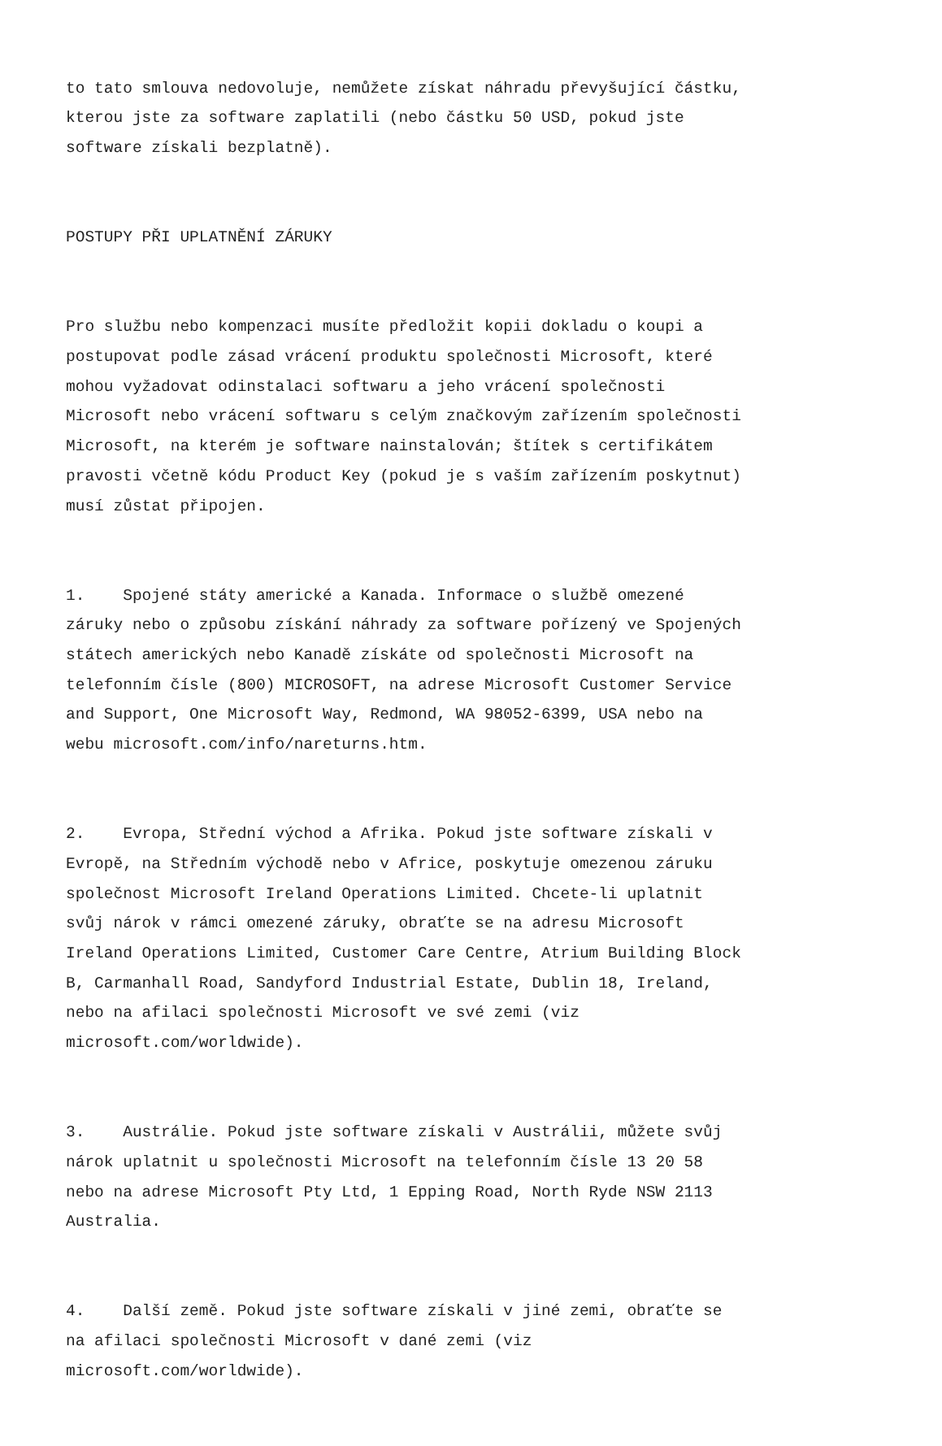to tato smlouva nedovoluje, nemůžete získat náhradu převyšující částku, kterou jste za software zaplatili (nebo částku 50 USD, pokud jste software získali bezplatně).
POSTUPY PŘI UPLATNĚNÍ ZÁRUKY
Pro službu nebo kompenzaci musíte předložit kopii dokladu o koupi a postupovat podle zásad vrácení produktu společnosti Microsoft, které mohou vyžadovat odinstalaci softwaru a jeho vrácení společnosti Microsoft nebo vrácení softwaru s celým značkovým zařízením společnosti Microsoft, na kterém je software nainstalován; štítek s certifikátem pravosti včetně kódu Product Key (pokud je s vaším zařízením poskytnut) musí zůstat připojen.
1. Spojené státy americké a Kanada. Informace o službě omezené záruky nebo o způsobu získání náhrady za software pořízený ve Spojených státech amerických nebo Kanadě získáte od společnosti Microsoft na telefonním čísle (800) MICROSOFT, na adrese Microsoft Customer Service and Support, One Microsoft Way, Redmond, WA 98052-6399, USA nebo na webu microsoft.com/info/nareturns.htm.
2. Evropa, Střední východ a Afrika. Pokud jste software získali v Evropě, na Středním východě nebo v Africe, poskytuje omezenou záruku společnost Microsoft Ireland Operations Limited. Chcete-li uplatnit svůj nárok v rámci omezené záruky, obraťte se na adresu Microsoft Ireland Operations Limited, Customer Care Centre, Atrium Building Block B, Carmanhall Road, Sandyford Industrial Estate, Dublin 18, Ireland, nebo na afilaci společnosti Microsoft ve své zemi (viz microsoft.com/worldwide).
3. Austrálie. Pokud jste software získali v Austrálii, můžete svůj nárok uplatnit u společnosti Microsoft na telefonním čísle 13 20 58 nebo na adrese Microsoft Pty Ltd, 1 Epping Road, North Ryde NSW 2113 Australia.
4. Další země. Pokud jste software získali v jiné zemi, obraťte se na afilaci společnosti Microsoft v dané zemi (viz microsoft.com/worldwide).